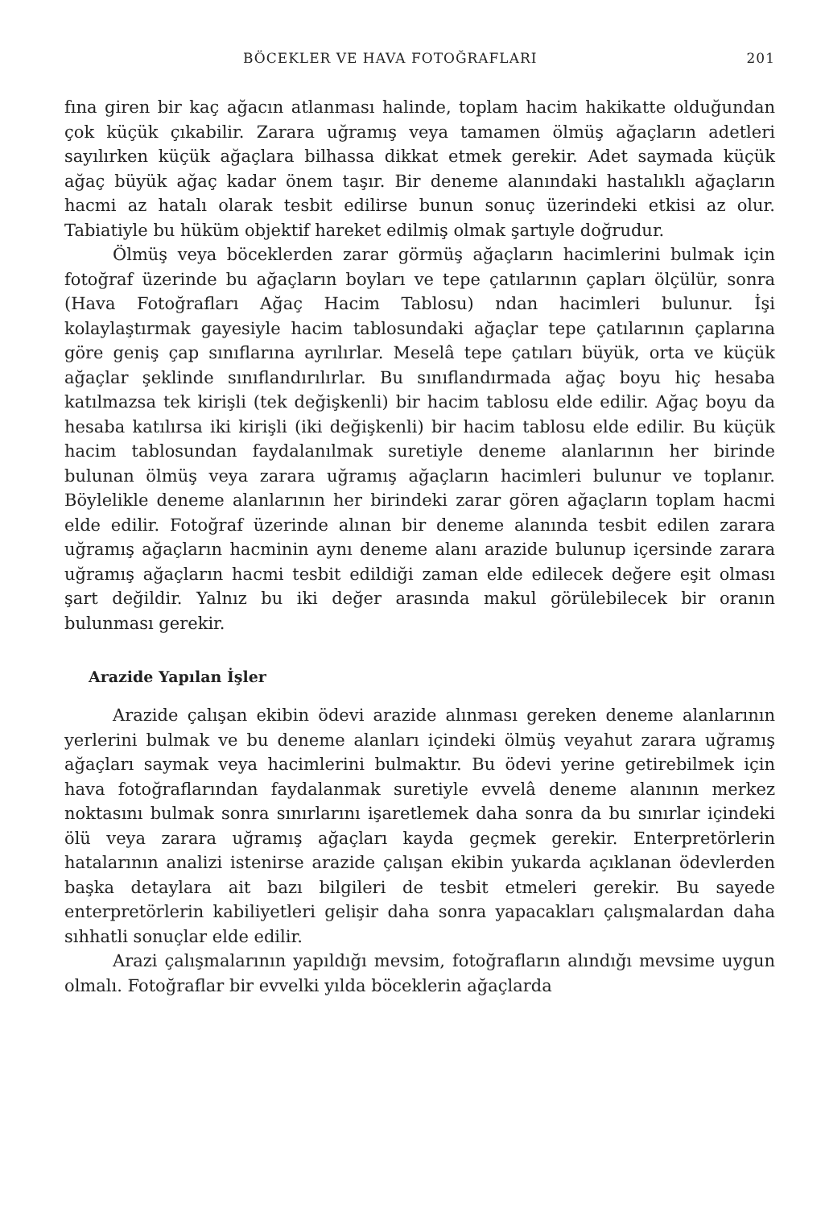BÖCEKLER VE HAVA FOTOĞRAFLARI 201
fına giren bir kaç ağacın atlanması halinde, toplam hacim hakikatte olduğundan çok küçük çıkabilir. Zarara uğramış veya tamamen ölmüş ağaçların adetleri sayılırken küçük ağaçlara bilhassa dikkat etmek gerekir. Adet saymada küçük ağaç büyük ağaç kadar önem taşır. Bir deneme alanındaki hastalıklı ağaçların hacmi az hatalı olarak tesbit edilirse bunun sonuç üzerindeki etkisi az olur. Tabiatiyle bu hüküm objektif hareket edilmiş olmak şartıyle doğrudur.
Ölmüş veya böceklerden zarar görmüş ağaçların hacimlerini bulmak için fotoğraf üzerinde bu ağaçların boyları ve tepe çatılarının çapları ölçülür, sonra (Hava Fotoğrafları Ağaç Hacim Tablosu) ndan hacimleri bulunur. İşi kolaylaştırmak gayesiyle hacim tablosundaki ağaçlar tepe çatılarının çaplarına göre geniş çap sınıflarına ayrılırlar. Meselâ tepe çatıları büyük, orta ve küçük ağaçlar şeklinde sınıflandırılırlar. Bu sınıflandırmada ağaç boyu hiç hesaba katılmazsa tek kirişli (tek değişkenli) bir hacim tablosu elde edilir. Ağaç boyu da hesaba katılırsa iki kirişli (iki değişkenli) bir hacim tablosu elde edilir. Bu küçük hacim tablosundan faydalanılmak suretiyle deneme alanlarının her birinde bulunan ölmüş veya zarara uğramış ağaçların hacimleri bulunur ve toplanır. Böylelikle deneme alanlarının her birindeki zarar gören ağaçların toplam hacmi elde edilir. Fotoğraf üzerinde alınan bir deneme alanında tesbit edilen zarara uğramış ağaçların hacminin aynı deneme alanı arazide bulunup içersinde zarara uğramış ağaçların hacmi tesbit edildiği zaman elde edilecek değere eşit olması şart değildir. Yalnız bu iki değer arasında makul görülebilecek bir oranın bulunması gerekir.
Arazide Yapılan İşler
Arazide çalışan ekibin ödevi arazide alınması gereken deneme alanlarının yerlerini bulmak ve bu deneme alanları içindeki ölmüş veyahut zarara uğramış ağaçları saymak veya hacimlerini bulmaktır. Bu ödevi yerine getirebilmek için hava fotoğraflarından faydalanmak suretiyle evvelâ deneme alanının merkez noktasını bulmak sonra sınırlarını işaretlemek daha sonra da bu sınırlar içindeki ölü veya zarara uğramış ağaçları kayda geçmek gerekir. Enterpretörlerin hatalarının analizi istenirse arazide çalışan ekibin yukarda açıklanan ödevlerden başka detaylara ait bazı bilgileri de tesbit etmeleri gerekir. Bu sayede enterpretörlerin kabiliyetleri gelişir daha sonra yapacakları çalışmalardan daha sıhhatli sonuçlar elde edilir.
Arazi çalışmalarının yapıldığı mevsim, fotoğrafların alındığı mevsime uygun olmalı. Fotoğraflar bir evvelki yılda böceklerin ağaçlarda